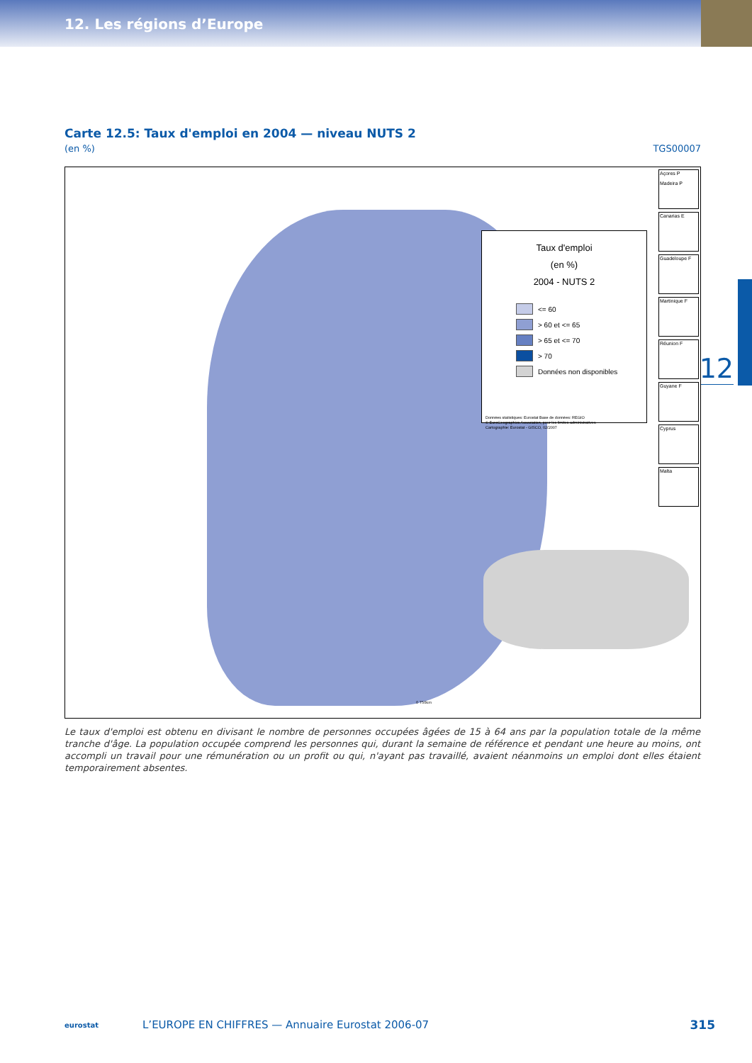12. Les régions d’Europe
12
Carte 12.5: Taux d'emploi en 2004 — niveau NUTS 2
(en %) TGS00007
Taux d'emploi
(en %)
2004 - NUTS 2
<= 60
> 60 et <= 65
> 65 et <= 70
> 70
Données non disponibles
Données statistiques: Eurostat Base de données: REGIO
© EuroGeographics Association, pour les limites administratives
Cartographie: Eurostat - GISCO, 02/2007
Açores P
Madeira P
Canarias E
Guadeloupe F
Martinique F
Réunion F
Guyane F
Cyprus
Malta
0 750km
Le taux d'emploi est obtenu en divisant le nombre de personnes occupées âgées de 15 à 64 ans par la population totale de la même tranche d'âge. La population occupée comprend les personnes qui, durant la semaine de référence et pendant une heure au moins, ont accompli un travail pour une rémunération ou un profit ou qui, n'ayant pas travaillé, avaient néanmoins un emploi dont elles étaient temporairement absentes.
eurostat L’EUROPE EN CHIFFRES — Annuaire Eurostat 2006-07 315